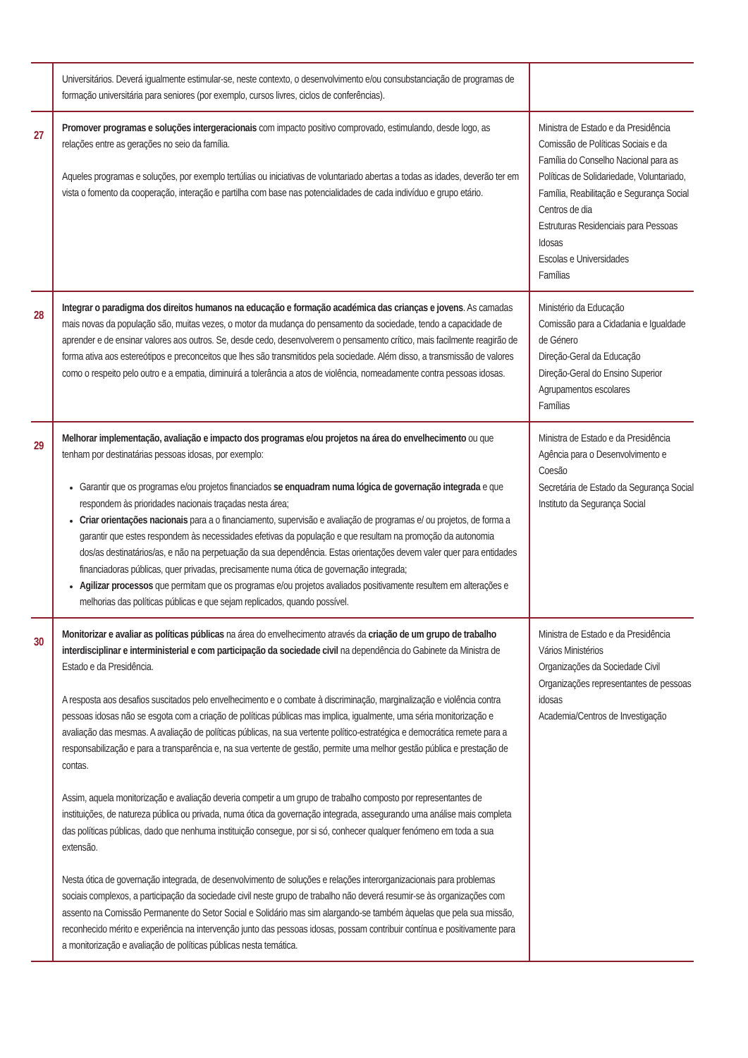| | Universitários. Deverá igualmente estimular-se, neste contexto, o desenvolvimento e/ou consubstanciação de programas de formação universitária para seniores (por exemplo, cursos livres, ciclos de conferências). | |
| 27 | Promover programas e soluções intergeracionais com impacto positivo comprovado, estimulando, desde logo, as relações entre as gerações no seio da família. Aqueles programas e soluções, por exemplo tertúlias ou iniciativas de voluntariado abertas a todas as idades, deverão ter em vista o fomento da cooperação, interação e partilha com base nas potencialidades de cada indivíduo e grupo etário. | Ministra de Estado e da Presidência Comissão de Políticas Sociais e da Família do Conselho Nacional para as Políticas de Solidariedade, Voluntariado, Família, Reabilitação e Segurança Social Centros de dia Estruturas Residenciais para Pessoas Idosas Escolas e Universidades Famílias |
| 28 | Integrar o paradigma dos direitos humanos na educação e formação académica das crianças e jovens . As camadas mais novas da população são, muitas vezes, o motor da mudança do pensamento da sociedade, tendo a capacidade de aprender e de ensinar valores aos outros. Se, desde cedo, desenvolverem o pensamento crítico, mais facilmente reagirão de forma ativa aos estereótipos e preconceitos que lhes são transmitidos pela sociedade. Além disso, a transmissão de valores como o respeito pelo outro e a empatia, diminuirá a tolerância a atos de violência, nomeadamente contra pessoas idosas. | Ministério da Educação Comissão para a Cidadania e Igualdade de Género Direção-Geral da Educação Direção-Geral do Ensino Superior Agrupamentos escolares Famílias |
| 29 | Melhorar implementação, avaliação e impacto dos programas e/ou projetos na área do envelhecimento ou que tenham por destinatárias pessoas idosas, por exemplo: Garantir que os programas e/ou projetos financiados se enquadram numa lógica de governação integrada e que respondem às prioridades nacionais traçadas nesta área; Criar orientações nacionais para a o financiamento, supervisão e avaliação de programas e/ ou projetos, de forma a garantir que estes respondem às necessidades efetivas da população e que resultam na promoção da autonomia dos/as destinatários/as, e não na perpetuação da sua dependência. Estas orientações devem valer quer para entidades financiadoras públicas, quer privadas, precisamente numa ótica de governação integrada; Agilizar processos que permitam que os programas e/ou projetos avaliados positivamente resultem em alterações e melhorias das políticas públicas e que sejam replicados, quando possível. | Ministra de Estado e da Presidência Agência para o Desenvolvimento e Coesão Secretária de Estado da Segurança Social Instituto da Segurança Social |
| 30 | Monitorizar e avaliar as políticas públicas na área do envelhecimento através da criação de um grupo de trabalho interdisciplinar e interministerial e com participação da sociedade civil na dependência do Gabinete da Ministra de Estado e da Presidência. A resposta aos desafios suscitados pelo envelhecimento e o combate à discriminação, marginalização e violência contra pessoas idosas não se esgota com a criação de políticas públicas mas implica, igualmente, uma séria monitorização e avaliação das mesmas. A avaliação de políticas públicas, na sua vertente político-estratégica e democrática remete para a responsabilização e para a transparência e, na sua vertente de gestão, permite uma melhor gestão pública e prestação de contas. Assim, aquela monitorização e avaliação deveria competir a um grupo de trabalho composto por representantes de instituições, de natureza pública ou privada, numa ótica da governação integrada, assegurando uma análise mais completa das políticas públicas, dado que nenhuma instituição consegue, por si só, conhecer qualquer fenómeno em toda a sua extensão. Nesta ótica de governação integrada, de desenvolvimento de soluções e relações interorganizacionais para problemas sociais complexos, a participação da sociedade civil neste grupo de trabalho não deverá resumir-se às organizações com assento na Comissão Permanente do Setor Social e Solidário mas sim alargando-se também àquelas que pela sua missão, reconhecido mérito e experiência na intervenção junto das pessoas idosas, possam contribuir contínua e positivamente para a monitorização e avaliação de políticas públicas nesta temática. | Ministra de Estado e da Presidência Vários Ministérios Organizações da Sociedade Civil Organizações representantes de pessoas idosas Academia/Centros de Investigação |